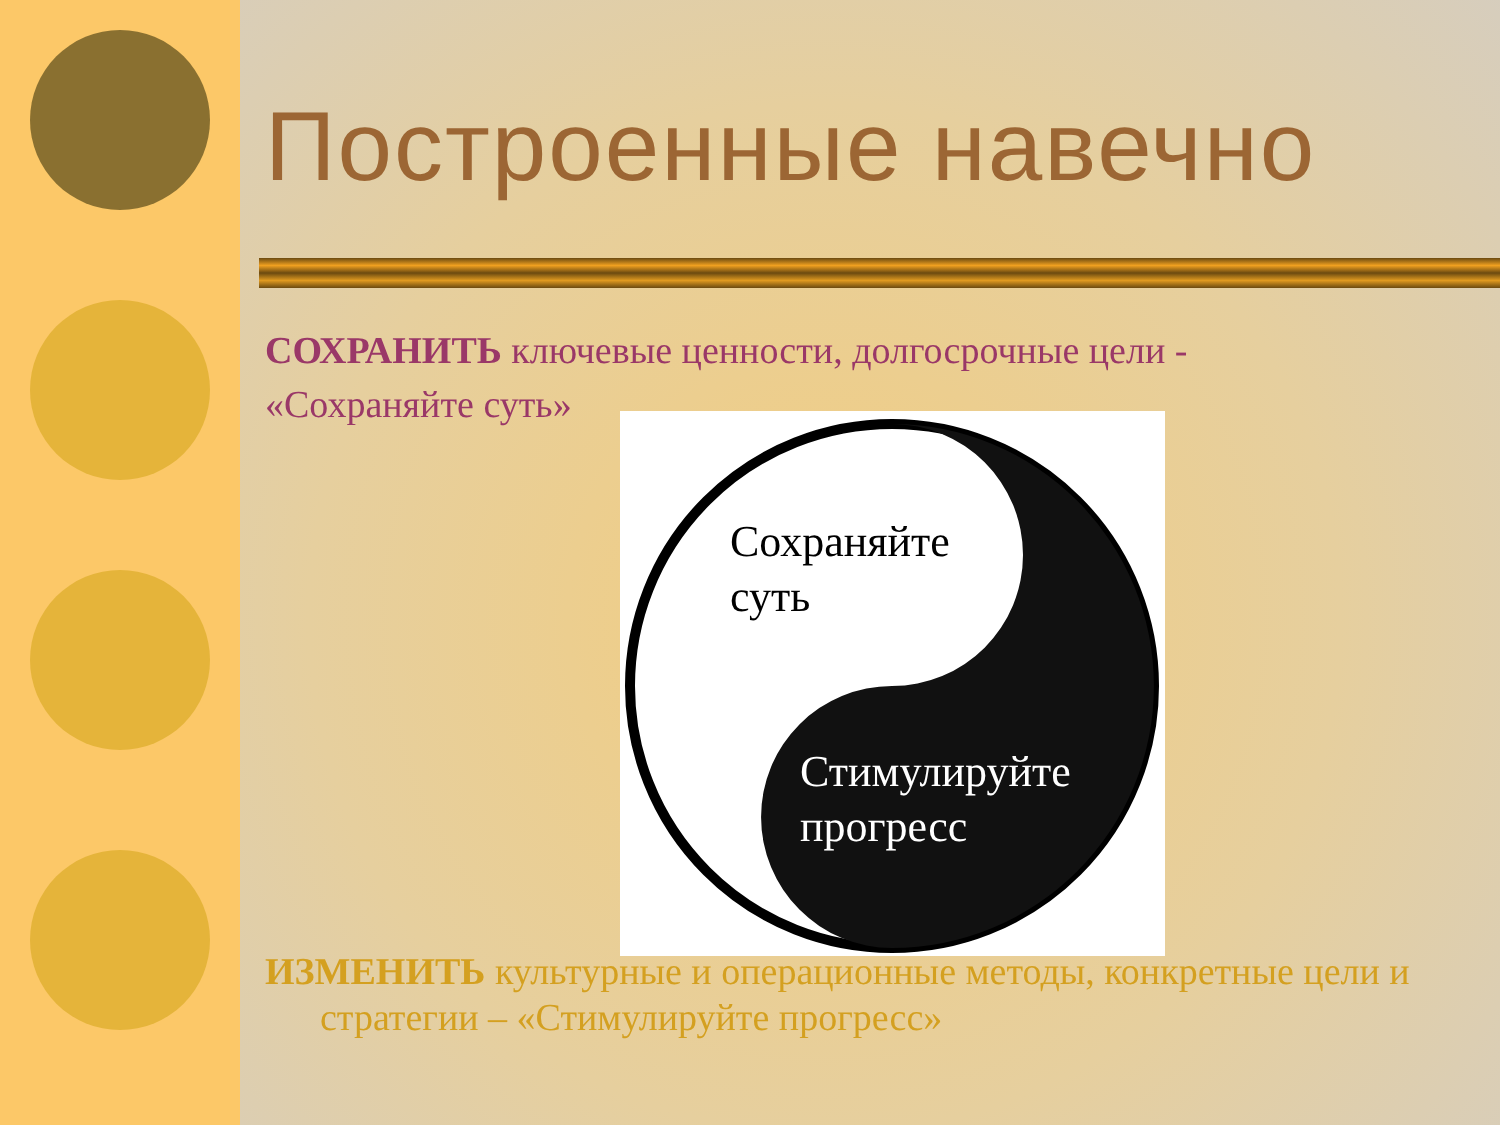Построенные навечно
СОХРАНИТЬ ключевые ценности, долгосрочные цели -
«Сохраняйте суть»
Сохраняйте
суть
Стимулируйте
прогресс
ИЗМЕНИТЬ культурные и операционные методы, конкретные цели и стратегии – «Стимулируйте прогресс»